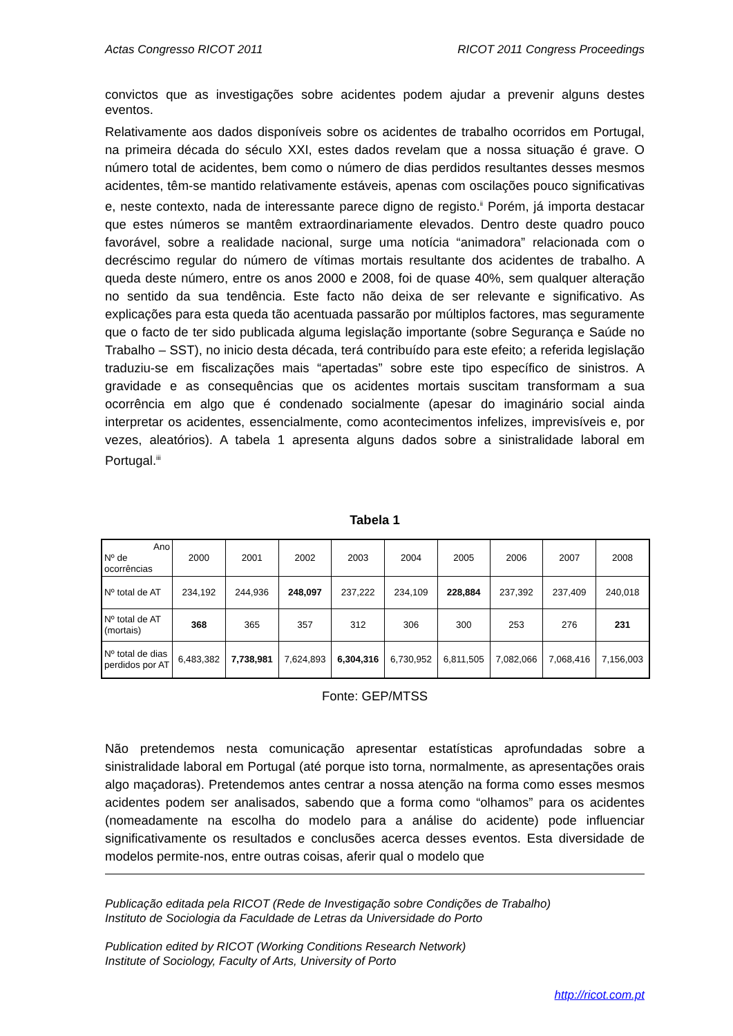Actas Congresso RICOT 2011 RICOT 2011 Congress Proceedings
convictos que as investigações sobre acidentes podem ajudar a prevenir alguns destes eventos.
Relativamente aos dados disponíveis sobre os acidentes de trabalho ocorridos em Portugal, na primeira década do século XXI, estes dados revelam que a nossa situação é grave. O número total de acidentes, bem como o número de dias perdidos resultantes desses mesmos acidentes, têm-se mantido relativamente estáveis, apenas com oscilações pouco significativas e, neste contexto, nada de interessante parece digno de registo.<sup>ii</sup> Porém, já importa destacar que estes números se mantêm extraordinariamente elevados. Dentro deste quadro pouco favorável, sobre a realidade nacional, surge uma notícia “animadora” relacionada com o decréscimo regular do número de vítimas mortais resultante dos acidentes de trabalho. A queda deste número, entre os anos 2000 e 2008, foi de quase 40%, sem qualquer alteração no sentido da sua tendência. Este facto não deixa de ser relevante e significativo. As explicações para esta queda tão acentuada passarão por múltiplos factores, mas seguramente que o facto de ter sido publicada alguma legislação importante (sobre Segurança e Saúde no Trabalho – SST), no inicio desta década, terá contribuído para este efeito; a referida legislação traduziu-se em fiscalizações mais “apertadas” sobre este tipo específico de sinistros. A gravidade e as consequências que os acidentes mortais suscitam transformam a sua ocorrência em algo que é condenado socialmente (apesar do imaginário social ainda interpretar os acidentes, essencialmente, como acontecimentos infelizes, imprevisíveis e, por vezes, aleatórios). A tabela 1 apresenta alguns dados sobre a sinistralidade laboral em Portugal.<sup>iii</sup>
Tabela 1
| Ano Nº de ocorrências | 2000 | 2001 | 2002 | 2003 | 2004 | 2005 | 2006 | 2007 | 2008 |
| Nº total de AT | 234,192 | 244,936 | 248,097 | 237,222 | 234,109 | 228,884 | 237,392 | 237,409 | 240,018 |
| Nº total de AT (mortais) | 368 | 365 | 357 | 312 | 306 | 300 | 253 | 276 | 231 |
| Nº total de dias perdidos por AT | 6,483,382 | 7,738,981 | 7,624,893 | 6,304,316 | 6,730,952 | 6,811,505 | 7,082,066 | 7,068,416 | 7,156,003 |
Fonte: GEP/MTSS
Não pretendemos nesta comunicação apresentar estatísticas aprofundadas sobre a sinistralidade laboral em Portugal (até porque isto torna, normalmente, as apresentações orais algo maçadoras). Pretendemos antes centrar a nossa atenção na forma como esses mesmos acidentes podem ser analisados, sabendo que a forma como “olhamos” para os acidentes (nomeadamente na escolha do modelo para a análise do acidente) pode influenciar significativamente os resultados e conclusões acerca desses eventos. Esta diversidade de modelos permite-nos, entre outras coisas, aferir qual o modelo que
Publicação editada pela RICOT (Rede de Investigação sobre Condições de Trabalho)
Instituto de Sociologia da Faculdade de Letras da Universidade do Porto
Publication edited by RICOT (Working Conditions Research Network)
Institute of Sociology, Faculty of Arts, University of Porto
http://ricot.com.pt